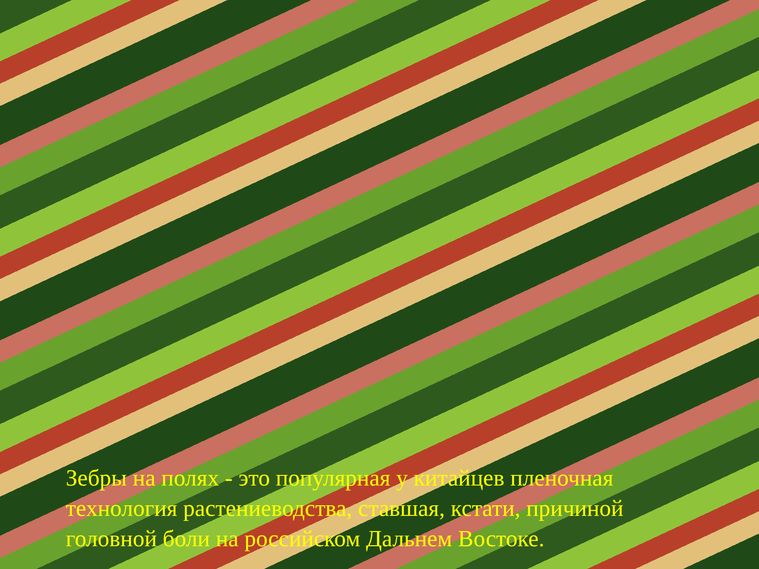Зебры на полях - это популярная у китайцев пленочная технология растениеводства, ставшая, кстати, причиной головной боли на российском Дальнем Востоке.